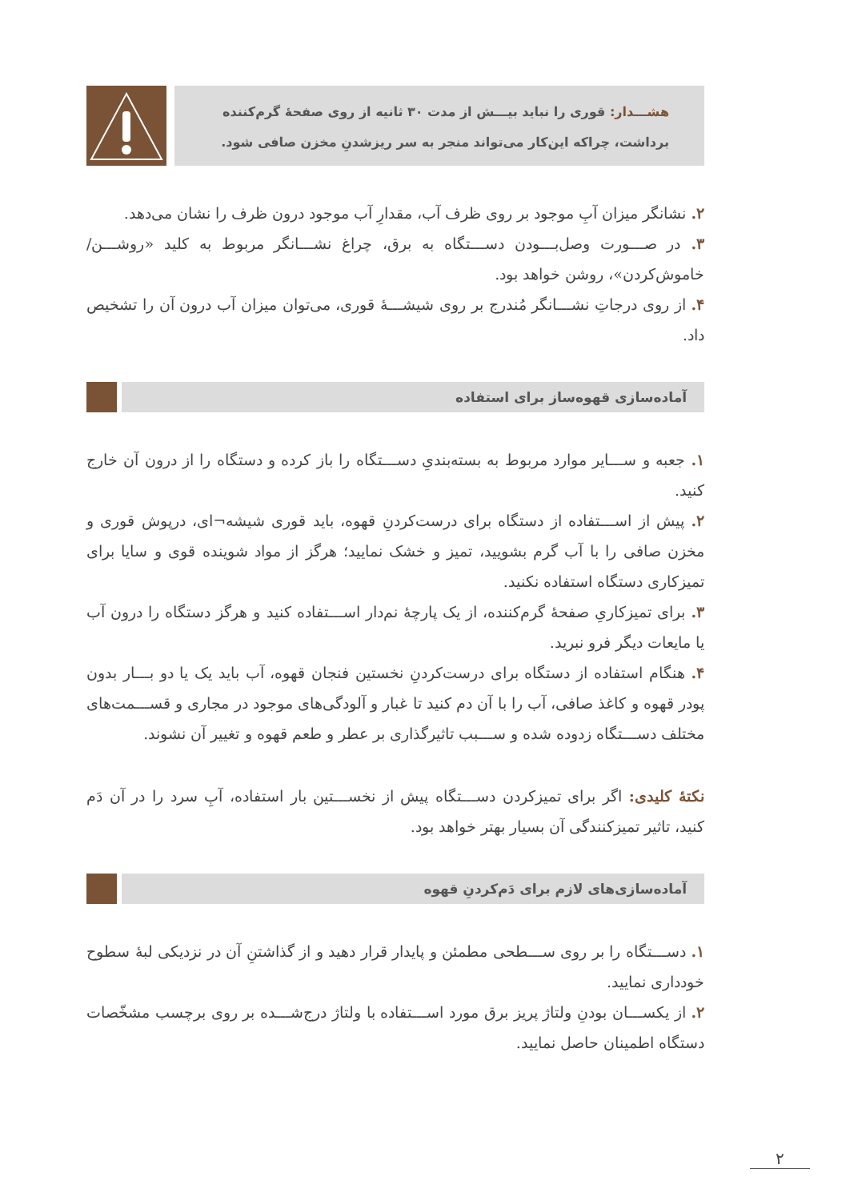هشـــدار: قوری را نباید بیـــش از مدت ۳۰ ثانیه از روی صفحهٔ گرم‌کننده برداشت، چراکه این‌کار می‌تواند منجر به سر ریزشدنِ مخزن صافی شود.
۲. نشانگر میزان آبِ موجود بر روی ظرف آب، مقدارِ آب موجود درون ظرف را نشان می‌دهد.
۳. در صـــورت وصل‌بـــودن دســـتگاه به برق، چراغ نشـــانگر مربوط به کلید «روشـــن/خاموش‌کردن»، روشن خواهد بود.
۴. از روی درجاتِ نشـــانگر مُندرج بر روی شیشـــهٔ قوری، می‌توان میزان آب درون آن را تشخیص داد.
آماده‌سازی قهوه‌ساز برای استفاده
۱. جعبه و ســـایر موارد مربوط به بسته‌بندیِ دســـتگاه را باز کرده و دستگاه را از درون آن خارج کنید.
۲. پیش از اســـتفاده از دستگاه برای درست‌کردنِ قهوه، باید قوری شیشه¬ای، درپوش قوری و مخزن صافی را با آب گرم بشویید، تمیز و خشک نمایید؛ هرگز از مواد شوینده قوی و سایا برای تمیزکاری دستگاه استفاده نکنید.
۳. برای تمیزکاریِ صفحهٔ گرم‌کننده، از یک پارچهٔ نم‌دار اســـتفاده کنید و هرگز دستگاه را درون آب یا مایعات دیگر فرو نبرید.
۴. هنگام استفاده از دستگاه برای درست‌کردنِ نخستین فنجان قهوه، آب باید یک یا دو بـــار بدون پودر قهوه و کاغذ صافی، آب را با آن دم کنید تا غبار و آلودگی‌های موجود در مجاری و قســـمت‌های مختلف دســـتگاه زدوده شده و ســـبب تاثیرگذاری بر عطر و طعم قهوه و تغییر آن نشوند.
نکتهٔ کلیدی: اگر برای تمیزکردن دســـتگاه پیش از نخســـتین بار استفاده، آبِ سرد را در آن دَم کنید، تاثیر تمیزکنندگی آن بسیار بهتر خواهد بود.
آماده‌سازی‌های لازم برای دَم‌کردنِ قهوه
۱. دســـتگاه را بر روی ســـطحی مطمئن و پایدار قرار دهید و از گذاشتنِ آن در نزدیکی لبهٔ سطوح خودداری نمایید.
۲. از یکســـان بودنِ ولتاژ پریز برق مورد اســـتفاده با ولتاژ درج‌شـــده بر روی برچسب مشخّصات دستگاه اطمینان حاصل نمایید.
۲